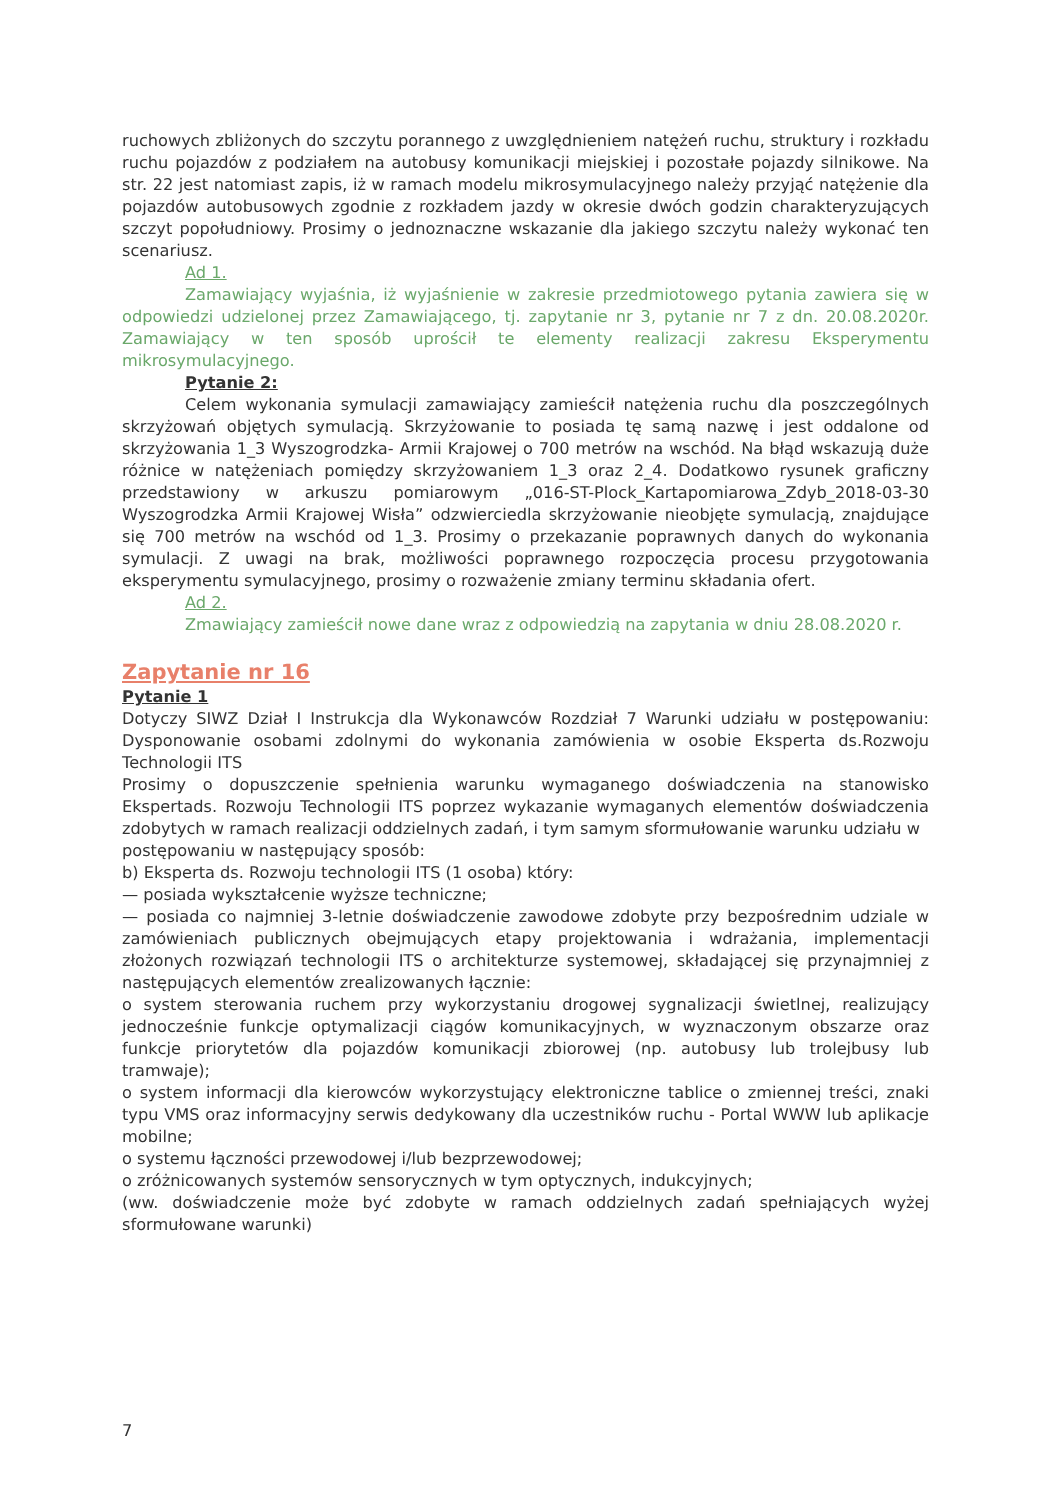ruchowych zbliżonych do szczytu porannego z uwzględnieniem natężeń ruchu, struktury i rozkładu ruchu pojazdów z podziałem na autobusy komunikacji miejskiej i pozostałe pojazdy silnikowe. Na str. 22 jest natomiast zapis, iż w ramach modelu mikrosymulacyjnego należy przyjąć natężenie dla pojazdów autobusowych zgodnie z rozkładem jazdy w okresie dwóch godzin charakteryzujących szczyt popołudniowy. Prosimy o jednoznaczne wskazanie dla jakiego szczytu należy wykonać ten scenariusz.
Ad 1.
Zamawiający wyjaśnia, iż wyjaśnienie w zakresie przedmiotowego pytania zawiera się w odpowiedzi udzielonej przez Zamawiającego, tj. zapytanie nr 3, pytanie nr 7 z dn. 20.08.2020r. Zamawiający w ten sposób uprościł te elementy realizacji zakresu Eksperymentu mikrosymulacyjnego.
Pytanie 2:
Celem wykonania symulacji zamawiający zamieścił natężenia ruchu dla poszczególnych skrzyżowań objętych symulacją. Skrzyżowanie to posiada tę samą nazwę i jest oddalone od skrzyżowania 1_3 Wyszogrodzka- Armii Krajowej o 700 metrów na wschód. Na błąd wskazują duże różnice w natężeniach pomiędzy skrzyżowaniem 1_3 oraz 2_4. Dodatkowo rysunek graficzny przedstawiony w arkuszu pomiarowym „016-ST-Plock_Kartapomiarowa_Zdyb_2018-03-30 Wyszogrodzka Armii Krajowej Wisła” odzwierciedla skrzyżowanie nieobjęte symulacją, znajdujące się 700 metrów na wschód od 1_3. Prosimy o przekazanie poprawnych danych do wykonania symulacji. Z uwagi na brak, możliwości poprawnego rozpoczęcia procesu przygotowania eksperymentu symulacyjnego, prosimy o rozważenie zmiany terminu składania ofert.
Ad 2.
Zmawiający zamieścił nowe dane wraz z odpowiedzią na zapytania w dniu 28.08.2020 r.
Zapytanie nr 16
Pytanie 1
Dotyczy SIWZ Dział I Instrukcja dla Wykonawców Rozdział 7 Warunki udziału w postępowaniu: Dysponowanie osobami zdolnymi do wykonania zamówienia w osobie Eksperta ds.Rozwoju Technologii ITS
Prosimy o dopuszczenie spełnienia warunku wymaganego doświadczenia na stanowisko Ekspertads. Rozwoju Technologii ITS poprzez wykazanie wymaganych elementów doświadczenia zdobytych w ramach realizacji oddzielnych zadań, i tym samym sformułowanie warunku udziału w
postępowaniu w następujący sposób:
b) Eksperta ds. Rozwoju technologii ITS (1 osoba) który:
— posiada wykształcenie wyższe techniczne;
— posiada co najmniej 3-letnie doświadczenie zawodowe zdobyte przy bezpośrednim udziale w zamówieniach publicznych obejmujących etapy projektowania i wdrażania, implementacji złożonych rozwiązań technologii ITS o architekturze systemowej, składającej się przynajmniej z następujących elementów zrealizowanych łącznie:
o system sterowania ruchem przy wykorzystaniu drogowej sygnalizacji świetlnej, realizujący jednocześnie funkcje optymalizacji ciągów komunikacyjnych, w wyznaczonym obszarze oraz funkcje priorytetów dla pojazdów komunikacji zbiorowej (np. autobusy lub trolejbusy lub tramwaje);
o system informacji dla kierowców wykorzystujący elektroniczne tablice o zmiennej treści, znaki typu VMS oraz informacyjny serwis dedykowany dla uczestników ruchu - Portal WWW lub aplikacje mobilne;
o systemu łączności przewodowej i/lub bezprzewodowej;
o zróżnicowanych systemów sensorycznych w tym optycznych, indukcyjnych;
(ww. doświadczenie może być zdobyte w ramach oddzielnych zadań spełniających wyżej sformułowane warunki)
7